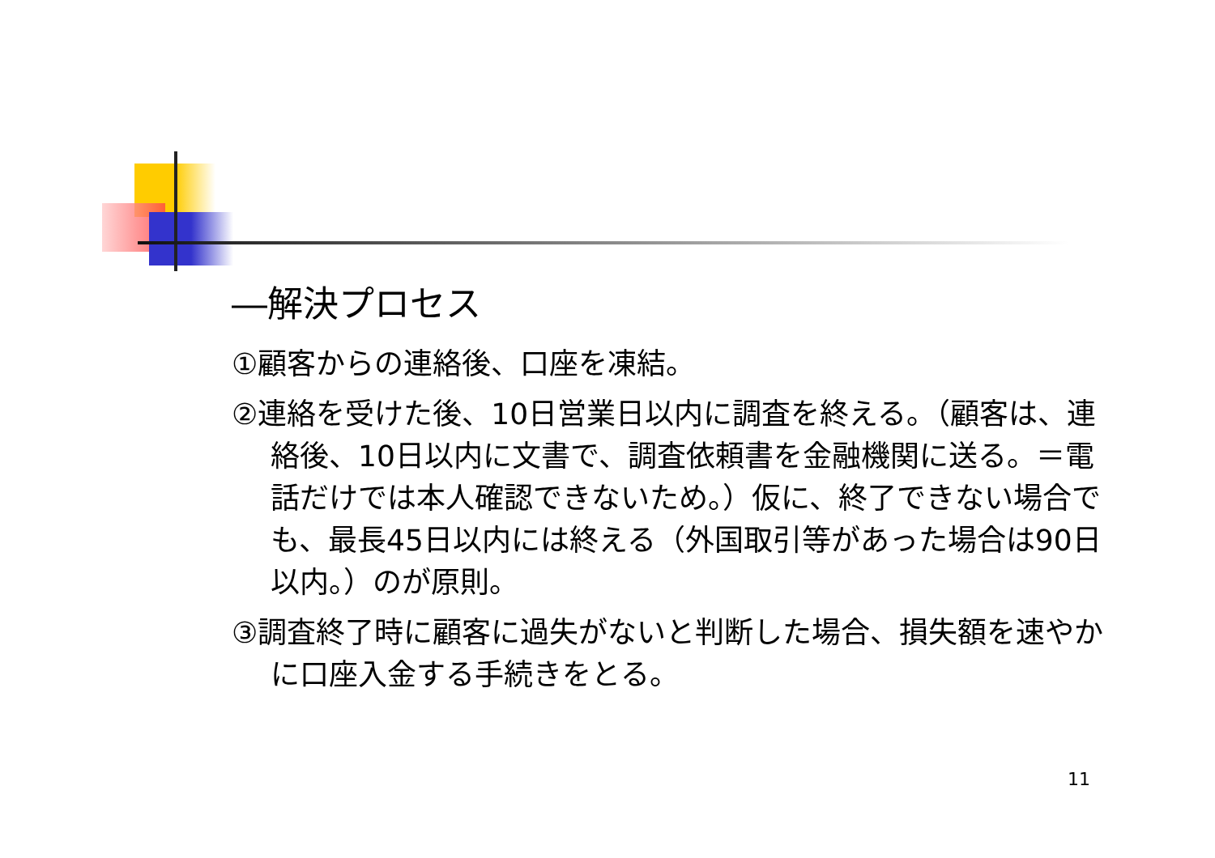―解決プロセス
①顧客からの連絡後、口座を凍結。
②連絡を受けた後、10日営業日以内に調査を終える。（顧客は、連絡後、10日以内に文書で、調査依頼書を金融機関に送る。＝電話だけでは本人確認できないため。）仮に、終了できない場合でも、最長45日以内には終える（外国取引等があった場合は90日以内。）のが原則。
③調査終了時に顧客に過失がないと判断した場合、損失額を速やかに口座入金する手続きをとる。
11